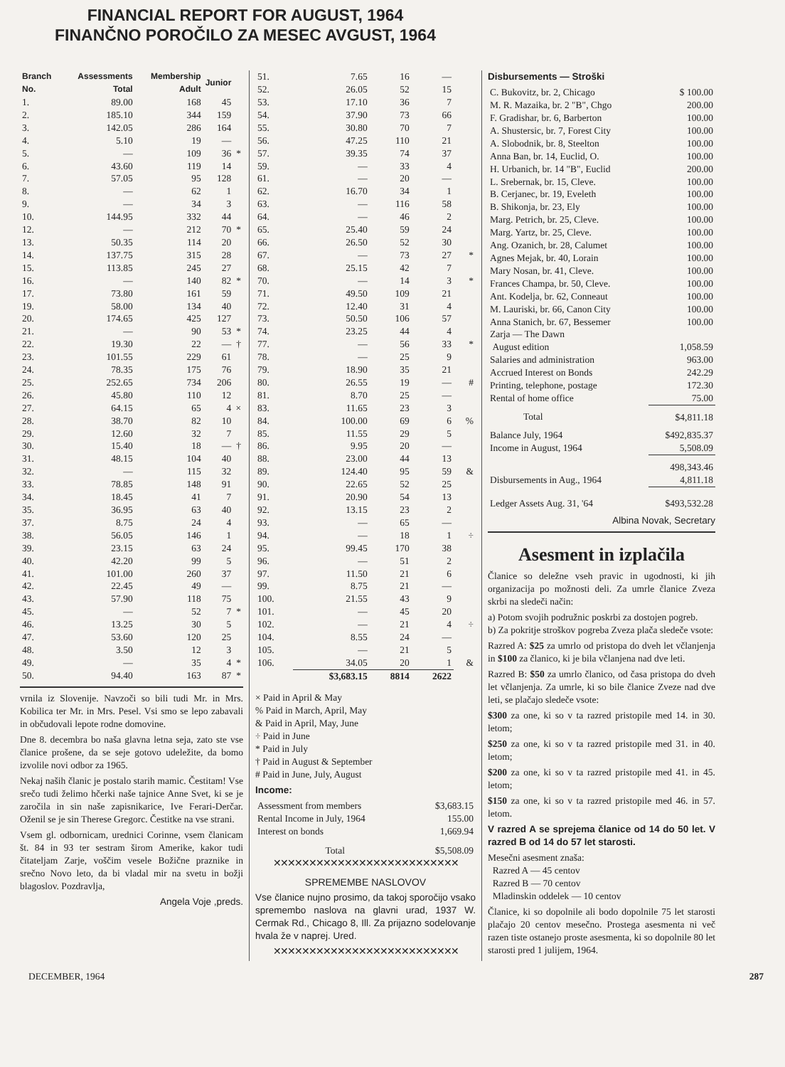FINANCIAL REPORT FOR AUGUST, 1964
FINANČNO POROČILO ZA MESEC AVGUST, 1964
| Branch No. | Assessments Total | Membership Adult | Junior | |
| --- | --- | --- | --- | --- |
| 1. | 89.00 | 168 | 45 | |
| 2. | 185.10 | 344 | 159 | |
| 3. | 142.05 | 286 | 164 | |
| 4. | 5.10 | 19 | — | |
| 5. | — | 109 | 36 | * |
| 6. | 43.60 | 119 | 14 | |
| 7. | 57.05 | 95 | 128 | |
| 8. | — | 62 | 1 | |
| 9. | — | 34 | 3 | |
| 10. | 144.95 | 332 | 44 | |
| 12. | — | 212 | 70 | * |
| 13. | 50.35 | 114 | 20 | |
| 14. | 137.75 | 315 | 28 | |
| 15. | 113.85 | 245 | 27 | |
| 16. | — | 140 | 82 | * |
| 17. | 73.80 | 161 | 59 | |
| 19. | 58.00 | 134 | 40 | |
| 20. | 174.65 | 425 | 127 | |
| 21. | — | 90 | 53 | * |
| 22. | 19.30 | 22 | — | † |
| 23. | 101.55 | 229 | 61 | |
| 24. | 78.35 | 175 | 76 | |
| 25. | 252.65 | 734 | 206 | |
| 26. | 45.80 | 110 | 12 | |
| 27. | 64.15 | 65 | 4 | × |
| 28. | 38.70 | 82 | 10 | |
| 29. | 12.60 | 32 | 7 | |
| 30. | 15.40 | 18 | — | † |
| 31. | 48.15 | 104 | 40 | |
| 32. | — | 115 | 32 | |
| 33. | 78.85 | 148 | 91 | |
| 34. | 18.45 | 41 | 7 | |
| 35. | 36.95 | 63 | 40 | |
| 37. | 8.75 | 24 | 4 | |
| 38. | 56.05 | 146 | 1 | |
| 39. | 23.15 | 63 | 24 | |
| 40. | 42.20 | 99 | 5 | |
| 41. | 101.00 | 260 | 37 | |
| 42. | 22.45 | 49 | — | |
| 43. | 57.90 | 118 | 75 | |
| 45. | — | 52 | 7 | * |
| 46. | 13.25 | 30 | 5 | |
| 47. | 53.60 | 120 | 25 | |
| 48. | 3.50 | 12 | 3 | |
| 49. | — | 35 | 4 | * |
| 50. | 94.40 | 163 | 87 | * |
vrnila iz Slovenije. Navzoči so bili tudi Mr. in Mrs. Kobilica ter Mr. in Mrs. Pesel. Vsi smo se lepo zabavali in občudovali lepote rodne domovine.
Dne 8. decembra bo naša glavna letna seja, zato ste vse članice prošene, da se seje gotovo udeležite, da bomo izvolile novi odbor za 1965.
Nekaj naših članic je postalo starih mamic. Čestitam! Vse srečo tudi želimo hčerki naše tajnice Anne Svet, ki se je zaročila in sin naše zapisnikarice, Ive Ferari-Derčar. Oženil se je sin Therese Gregorc. Čestitke na vse strani.
Vsem gl. odbornicam, urednici Corinne, vsem članicam št. 84 in 93 ter sestram širom Amerike, kakor tudi čitateljam Zarje, voščim vesele Božične praznike in srečno Novo leto, da bi vladal mir na svetu in božji blagoslov. Pozdravlja,
Angela Voje ,preds.
| 51. | 7.65 | 16 | — | |
| 52. | 26.05 | 52 | 15 | |
| 53. | 17.10 | 36 | 7 | |
| 54. | 37.90 | 73 | 66 | |
| 55. | 30.80 | 70 | 7 | |
| 56. | 47.25 | 110 | 21 | |
| 57. | 39.35 | 74 | 37 | |
| 59. | — | 33 | 4 | |
| 61. | — | 20 | — | |
| 62. | 16.70 | 34 | 1 | |
| 63. | — | 116 | 58 | |
| 64. | — | 46 | 2 | |
| 65. | 25.40 | 59 | 24 | |
| 66. | 26.50 | 52 | 30 | |
| 67. | — | 73 | 27 | * |
| 68. | 25.15 | 42 | 7 | |
| 70. | — | 14 | 3 | * |
| 71. | 49.50 | 109 | 21 | |
| 72. | 12.40 | 31 | 4 | |
| 73. | 50.50 | 106 | 57 | |
| 74. | 23.25 | 44 | 4 | |
| 77. | — | 56 | 33 | * |
| 78. | — | 25 | 9 | |
| 79. | 18.90 | 35 | 21 | |
| 80. | 26.55 | 19 | — | # |
| 81. | 8.70 | 25 | — | |
| 83. | 11.65 | 23 | 3 | |
| 84. | 100.00 | 69 | 6 | % |
| 85. | 11.55 | 29 | 5 | |
| 86. | 9.95 | 20 | — | |
| 88. | 23.00 | 44 | 13 | |
| 89. | 124.40 | 95 | 59 | & |
| 90. | 22.65 | 52 | 25 | |
| 91. | 20.90 | 54 | 13 | |
| 92. | 13.15 | 23 | 2 | |
| 93. | — | 65 | — | |
| 94. | — | 18 | 1 | ÷ |
| 95. | 99.45 | 170 | 38 | |
| 96. | — | 51 | 2 | |
| 97. | 11.50 | 21 | 6 | |
| 99. | 8.75 | 21 | — | |
| 100. | 21.55 | 43 | 9 | |
| 101. | — | 45 | 20 | |
| 102. | — | 21 | 4 | ÷ |
| 104. | 8.55 | 24 | — | |
| 105. | — | 21 | 5 | |
| 106. | 34.05 | 20 | 1 | & |
| | $3,683.15 | 8814 | 2622 | |
× Paid in April & May
% Paid in March, April, May
& Paid in April, May, June
÷ Paid in June
* Paid in July
† Paid in August & September
# Paid in June, July, August
Income:
| Assessment from members | $3,683.15 |
| Rental Income in July, 1964 | 155.00 |
| Interest on bonds | 1,669.94 |
| Total | $5,508.09 |
✕✕✕✕✕✕✕✕✕✕✕✕✕✕✕✕✕✕✕✕✕✕✕✕✕✕
SPREMEMBE NASLOVOV
Vse članice nujno prosimo, da takoj sporočijo vsako spremembo naslova na glavni urad, 1937 W. Cermak Rd., Chicago 8, Ill. Za prijazno sodelovanje hvala že v naprej. Ured.
✕✕✕✕✕✕✕✕✕✕✕✕✕✕✕✕✕✕✕✕✕✕✕✕✕✕
Disbursements — Stroški
| C. Bukovitz, br. 2, Chicago | $ 100.00 |
| M. R. Mazaika, br. 2 "B", Chgo | 200.00 |
| F. Gradishar, br. 6, Barberton | 100.00 |
| A. Shustersic, br. 7, Forest City | 100.00 |
| A. Slobodnik, br. 8, Steelton | 100.00 |
| Anna Ban, br. 14, Euclid, O. | 100.00 |
| H. Urbanich, br. 14 "B", Euclid | 200.00 |
| L. Srebernak, br. 15, Cleve. | 100.00 |
| B. Cerjanec, br. 19, Eveleth | 100.00 |
| B. Shikonja, br. 23, Ely | 100.00 |
| Marg. Petrich, br. 25, Cleve. | 100.00 |
| Marg. Yartz, br. 25, Cleve. | 100.00 |
| Ang. Ozanich, br. 28, Calumet | 100.00 |
| Agnes Mejak, br. 40, Lorain | 100.00 |
| Mary Nosan, br. 41, Cleve. | 100.00 |
| Frances Champa, br. 50, Cleve. | 100.00 |
| Ant. Kodelja, br. 62, Conneaut | 100.00 |
| M. Lauriski, br. 66, Canon City | 100.00 |
| Anna Stanich, br. 67, Bessemer | 100.00 |
| Zarja — The Dawn | |
| August edition | 1,058.59 |
| Salaries and administration | 963.00 |
| Accrued Interest on Bonds | 242.29 |
| Printing, telephone, postage | 172.30 |
| Rental of home office | 75.00 |
| Total | $4,811.18 |
| Balance July, 1964 | $492,835.37 |
| Income in August, 1964 | 5,508.09 |
| | 498,343.46 |
| Disbursements in Aug., 1964 | 4,811.18 |
| Ledger Assets Aug. 31, '64 | $493,532.28 |
Albina Novak, Secretary
Asesment in izplačila
Članice so deležne vseh pravic in ugodnosti, ki jih organizacija po možnosti deli. Za umrle članice Zveza skrbi na sledeči način:
a) Potom svojih podružnic poskrbi za dostojen pogreb.
b) Za pokritje stroškov pogreba Zveza plača sledeče vsote:
Razred A: $25 za umrlo od pristopa do dveh let včlanjenja in $100 za članico, ki je bila včlanjena nad dve leti.
Razred B: $50 za umrlo članico, od časa pristopa do dveh let včlanjenja. Za umrle, ki so bile članice Zveze nad dve leti, se plačajo sledeče vsote:
$300 za one, ki so v ta razred pristopile med 14. in 30. letom;
$250 za one, ki so v ta razred pristopile med 31. in 40. letom;
$200 za one, ki so v ta razred pristopile med 41. in 45. letom;
$150 za one, ki so v ta razred pristopile med 46. in 57. letom.
V razred A se sprejema članice od 14 do 50 let. V razred B od 14 do 57 let starosti.
Mesečni asesment znaša:
Razred A — 45 centov
Razred B — 70 centov
Mladinskin oddelek — 10 centov
Članice, ki so dopolnile ali bodo dopolnile 75 let starosti plačajo 20 centov mesečno. Prostega asesmenta ni več razen tiste ostanejo proste asesmenta, ki so dopolnile 80 let starosti pred 1 julijem, 1964.
DECEMBER, 1964 287